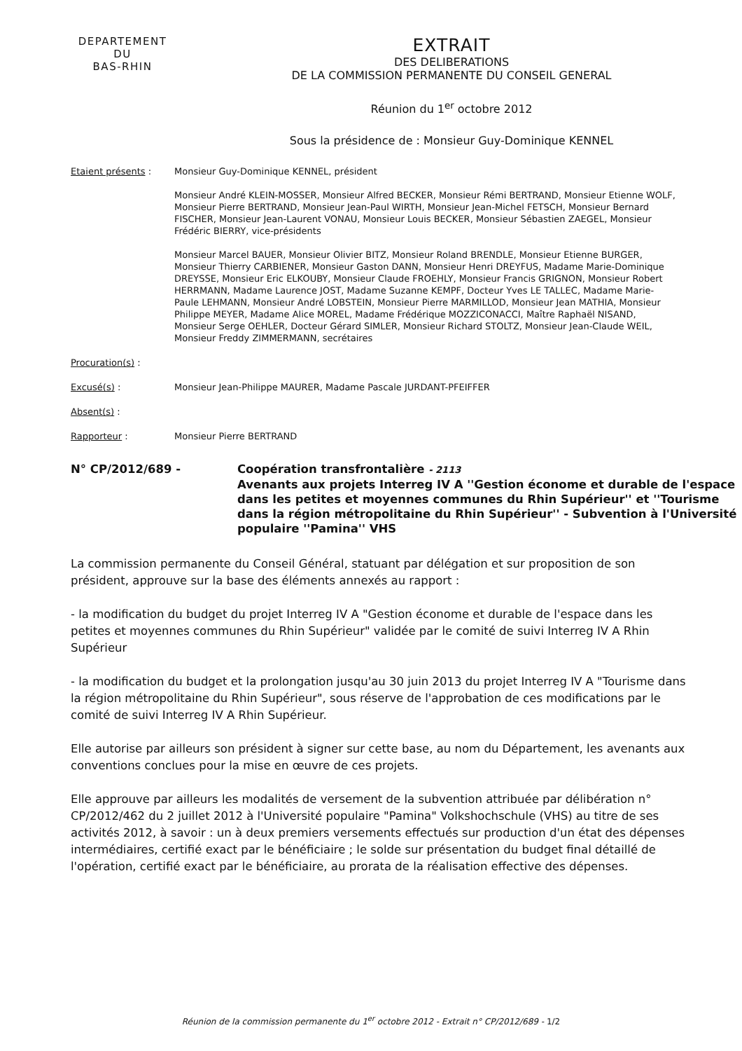DEPARTEMENT
DU
BAS-RHIN
EXTRAIT
DES DELIBERATIONS
DE LA COMMISSION PERMANENTE DU CONSEIL GENERAL
Réunion du 1<sup>er</sup> octobre 2012
Sous la présidence de : Monsieur Guy-Dominique KENNEL
Etaient présents : Monsieur Guy-Dominique KENNEL, président
Monsieur André KLEIN-MOSSER, Monsieur Alfred BECKER, Monsieur Rémi BERTRAND, Monsieur Etienne WOLF, Monsieur Pierre BERTRAND, Monsieur Jean-Paul WIRTH, Monsieur Jean-Michel FETSCH, Monsieur Bernard FISCHER, Monsieur Jean-Laurent VONAU, Monsieur Louis BECKER, Monsieur Sébastien ZAEGEL, Monsieur Frédéric BIERRY, vice-présidents
Monsieur Marcel BAUER, Monsieur Olivier BITZ, Monsieur Roland BRENDLE, Monsieur Etienne BURGER, Monsieur Thierry CARBIENER, Monsieur Gaston DANN, Monsieur Henri DREYFUS, Madame Marie-Dominique DREYSSE, Monsieur Eric ELKOUBY, Monsieur Claude FROEHLY, Monsieur Francis GRIGNON, Monsieur Robert HERRMANN, Madame Laurence JOST, Madame Suzanne KEMPF, Docteur Yves LE TALLEC, Madame Marie-Paule LEHMANN, Monsieur André LOBSTEIN, Monsieur Pierre MARMILLOD, Monsieur Jean MATHIA, Monsieur Philippe MEYER, Madame Alice MOREL, Madame Frédérique MOZZICONACCI, Maître Raphaël NISAND, Monsieur Serge OEHLER, Docteur Gérard SIMLER, Monsieur Richard STOLTZ, Monsieur Jean-Claude WEIL, Monsieur Freddy ZIMMERMANN, secrétaires
Procuration(s) :
Excusé(s) : Monsieur Jean-Philippe MAURER, Madame Pascale JURDANT-PFEIFFER
Absent(s) :
Rapporteur : Monsieur Pierre BERTRAND
N° CP/2012/689 - Coopération transfrontalière - 2113
Avenants aux projets Interreg IV A ''Gestion économe et durable de l'espace dans les petites et moyennes communes du Rhin Supérieur'' et ''Tourisme dans la région métropolitaine du Rhin Supérieur'' - Subvention à l'Université populaire ''Pamina'' VHS
La commission permanente du Conseil Général, statuant par délégation et sur proposition de son président, approuve sur la base des éléments annexés au rapport :
- la modification du budget du projet Interreg IV A "Gestion économe et durable de l'espace dans les petites et moyennes communes du Rhin Supérieur" validée par le comité de suivi Interreg IV A Rhin Supérieur
- la modification du budget et la prolongation jusqu'au 30 juin 2013 du projet Interreg IV A "Tourisme dans la région métropolitaine du Rhin Supérieur", sous réserve de l'approbation de ces modifications par le comité de suivi Interreg IV A Rhin Supérieur.
Elle autorise par ailleurs son président à signer sur cette base, au nom du Département, les avenants aux conventions conclues pour la mise en œuvre de ces projets.
Elle approuve par ailleurs les modalités de versement de la subvention attribuée par délibération n° CP/2012/462 du 2 juillet 2012 à l'Université populaire "Pamina" Volkshochschule (VHS) au titre de ses activités 2012, à savoir : un à deux premiers versements effectués sur production d'un état des dépenses intermédiaires, certifié exact par le bénéficiaire ; le solde sur présentation du budget final détaillé de l'opération, certifié exact par le bénéficiaire, au prorata de la réalisation effective des dépenses.
Réunion de la commission permanente du 1<sup>er</sup> octobre 2012 - Extrait n° CP/2012/689 - 1/2